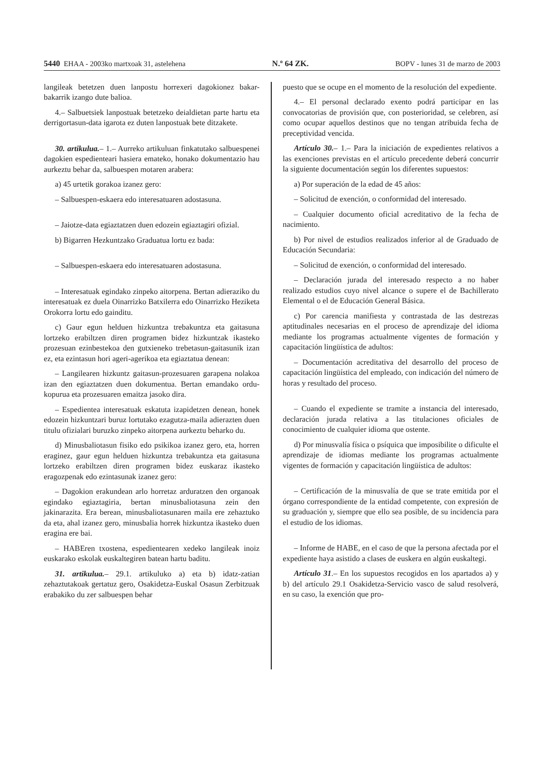5440 EHAA - 2003ko martxoak 31, astelehena N.º 64 ZK. BOPV - lunes 31 de marzo de 2003
langileak betetzen duen lanpostu horrexeri dagokionez bakar-bakarrik izango dute balioa.
4.– Salbuetsiek lanpostuak betetzeko deialdietan parte hartu eta derrigortasun-data igarota ez duten lanpostuak bete ditzakete.
30. artikulua.– 1.– Aurreko artikuluan finkatutako salbuespenei dagokien espedienteari hasiera emateko, honako dokumentazio hau aurkeztu behar da, salbuespen motaren arabera:
a) 45 urtetik gorakoa izanez gero:
– Salbuespen-eskaera edo interesatuaren adostasuna.
– Jaiotze-data egiaztatzen duen edozein egiaztagiri ofizial.
b) Bigarren Hezkuntzako Graduatua lortu ez bada:
– Salbuespen-eskaera edo interesatuaren adostasuna.
– Interesatuak egindako zinpeko aitorpena. Bertan adieraziko du interesatuak ez duela Oinarrizko Batxilerra edo Oinarrizko Heziketa Orokorra lortu edo gainditu.
c) Gaur egun helduen hizkuntza trebakuntza eta gaitasuna lortzeko erabiltzen diren programen bidez hizkuntzak ikasteko prozesuan ezinbestekoa den gutxieneko trebetasun-gaitasunik izan ez, eta ezintasun hori ageri-agerikoa eta egiaztatua denean:
– Langilearen hizkuntz gaitasun-prozesuaren garapena nolakoa izan den egiaztatzen duen dokumentua. Bertan emandako ordu-kopurua eta prozesuaren emaitza jasoko dira.
– Espedientea interesatuak eskatuta izapidetzen denean, honek edozein hizkuntzari buruz lortutako ezagutza-maila adierazten duen titulu ofizialari buruzko zinpeko aitorpena aurkeztu beharko du.
d) Minusbaliotasun fisiko edo psikikoa izanez gero, eta, horren eraginez, gaur egun helduen hizkuntza trebakuntza eta gaitasuna lortzeko erabiltzen diren programen bidez euskaraz ikasteko eragozpenak edo ezintasunak izanez gero:
– Dagokion erakundean arlo horretaz arduratzen den organoak egindako egiaztagiria, bertan minusbaliotasuna zein den jakinarazita. Era berean, minusbaliotasunaren maila ere zehaztuko da eta, ahal izanez gero, minusbalia horrek hizkuntza ikasteko duen eragina ere bai.
– HABEren txostena, espedientearen xedeko langileak inoiz euskarako eskolak euskaltegiren batean hartu baditu.
31. artikulua.– 29.1. artikuluko a) eta b) idatz-zatian zehaztutakoak gertatuz gero, Osakidetza-Euskal Osasun Zerbitzuak erabakiko du zer salbuespen behar
puesto que se ocupe en el momento de la resolución del expediente.
4.– El personal declarado exento podrá participar en las convocatorias de provisión que, con posterioridad, se celebren, así como ocupar aquellos destinos que no tengan atribuida fecha de preceptividad vencida.
Artículo 30.– 1.– Para la iniciación de expedientes relativos a las exenciones previstas en el artículo precedente deberá concurrir la siguiente documentación según los diferentes supuestos:
a) Por superación de la edad de 45 años:
– Solicitud de exención, o conformidad del interesado.
– Cualquier documento oficial acreditativo de la fecha de nacimiento.
b) Por nivel de estudios realizados inferior al de Graduado de Educación Secundaria:
– Solicitud de exención, o conformidad del interesado.
– Declaración jurada del interesado respecto a no haber realizado estudios cuyo nivel alcance o supere el de Bachillerato Elemental o el de Educación General Básica.
c) Por carencia manifiesta y contrastada de las destrezas aptitudinales necesarias en el proceso de aprendizaje del idioma mediante los programas actualmente vigentes de formación y capacitación lingüística de adultos:
– Documentación acreditativa del desarrollo del proceso de capacitación lingüística del empleado, con indicación del número de horas y resultado del proceso.
– Cuando el expediente se tramite a instancia del interesado, declaración jurada relativa a las titulaciones oficiales de conocimiento de cualquier idioma que ostente.
d) Por minusvalía física o psíquica que imposibilite o dificulte el aprendizaje de idiomas mediante los programas actualmente vigentes de formación y capacitación lingüística de adultos:
– Certificación de la minusvalía de que se trate emitida por el órgano correspondiente de la entidad competente, con expresión de su graduación y, siempre que ello sea posible, de su incidencia para el estudio de los idiomas.
– Informe de HABE, en el caso de que la persona afectada por el expediente haya asistido a clases de euskera en algún euskaltegi.
Artículo 31.– En los supuestos recogidos en los apartados a) y b) del artículo 29.1 Osakidetza-Servicio vasco de salud resolverá, en su caso, la exención que pro-